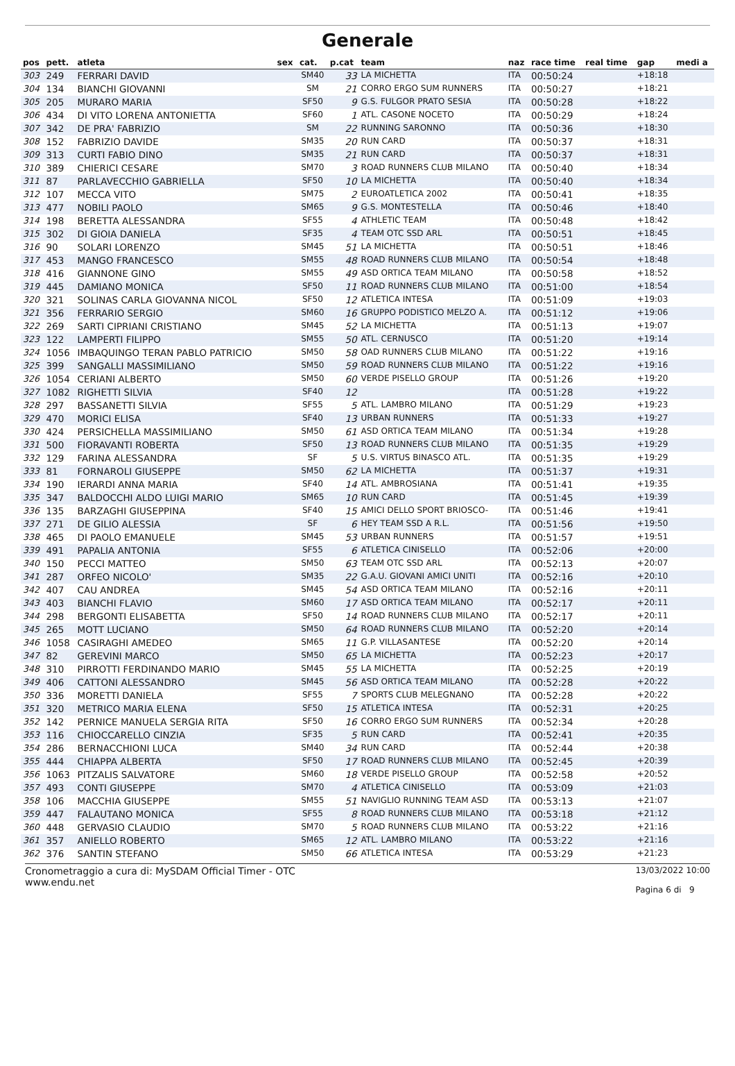Generale
| pos | pett. | atleta | sex | cat. | p.cat | team | naz | race time | real time | gap | medi a |
| --- | --- | --- | --- | --- | --- | --- | --- | --- | --- | --- | --- |
| 303 | 249 | FERRARI DAVID | | SM40 | 33 | LA MICHETTA | ITA | 00:50:24 | | +18:18 | |
| 304 | 134 | BIANCHI GIOVANNI | | SM | 21 | CORRO ERGO SUM RUNNERS | ITA | 00:50:27 | | +18:21 | |
| 305 | 205 | MURARO MARIA | | SF50 | 9 | G.S. FULGOR PRATO SESIA | ITA | 00:50:28 | | +18:22 | |
| 306 | 434 | DI VITO LORENA ANTONIETTA | | SF60 | 1 | ATL. CASONE NOCETO | ITA | 00:50:29 | | +18:24 | |
| 307 | 342 | DE PRA' FABRIZIO | | SM | 22 | RUNNING SARONNO | ITA | 00:50:36 | | +18:30 | |
| 308 | 152 | FABRIZIO DAVIDE | | SM35 | 20 | RUN CARD | ITA | 00:50:37 | | +18:31 | |
| 309 | 313 | CURTI FABIO DINO | | SM35 | 21 | RUN CARD | ITA | 00:50:37 | | +18:31 | |
| 310 | 389 | CHIERICI CESARE | | SM70 | 3 | ROAD RUNNERS CLUB MILANO | ITA | 00:50:40 | | +18:34 | |
| 311 | 87 | PARLAVECCHIO GABRIELLA | | SF50 | 10 | LA MICHETTA | ITA | 00:50:40 | | +18:34 | |
| 312 | 107 | MECCA VITO | | SM75 | 2 | EUROATLETICA 2002 | ITA | 00:50:41 | | +18:35 | |
| 313 | 477 | NOBILI PAOLO | | SM65 | 9 | G.S. MONTESTELLA | ITA | 00:50:46 | | +18:40 | |
| 314 | 198 | BERETTA ALESSANDRA | | SF55 | 4 | ATHLETIC TEAM | ITA | 00:50:48 | | +18:42 | |
| 315 | 302 | DI GIOIA DANIELA | | SF35 | 4 | TEAM OTC SSD ARL | ITA | 00:50:51 | | +18:45 | |
| 316 | 90 | SOLARI LORENZO | | SM45 | 51 | LA MICHETTA | ITA | 00:50:51 | | +18:46 | |
| 317 | 453 | MANGO FRANCESCO | | SM55 | 48 | ROAD RUNNERS CLUB MILANO | ITA | 00:50:54 | | +18:48 | |
| 318 | 416 | GIANNONE GINO | | SM55 | 49 | ASD ORTICA TEAM MILANO | ITA | 00:50:58 | | +18:52 | |
| 319 | 445 | DAMIANO MONICA | | SF50 | 11 | ROAD RUNNERS CLUB MILANO | ITA | 00:51:00 | | +18:54 | |
| 320 | 321 | SOLINAS CARLA GIOVANNA NICOL | | SF50 | 12 | ATLETICA INTESA | ITA | 00:51:09 | | +19:03 | |
| 321 | 356 | FERRARIO SERGIO | | SM60 | 16 | GRUPPO PODISTICO MELZO A. | ITA | 00:51:12 | | +19:06 | |
| 322 | 269 | SARTI CIPRIANI CRISTIANO | | SM45 | 52 | LA MICHETTA | ITA | 00:51:13 | | +19:07 | |
| 323 | 122 | LAMPERTI FILIPPO | | SM55 | 50 | ATL. CERNUSCO | ITA | 00:51:20 | | +19:14 | |
| 324 | 1056 | IMBAQUINGO TERAN PABLO PATRICIO | | SM50 | 58 | OAD RUNNERS CLUB MILANO | ITA | 00:51:22 | | +19:16 | |
| 325 | 399 | SANGALLI MASSIMILIANO | | SM50 | 59 | ROAD RUNNERS CLUB MILANO | ITA | 00:51:22 | | +19:16 | |
| 326 | 1054 | CERIANI ALBERTO | | SM50 | 60 | VERDE PISELLO GROUP | ITA | 00:51:26 | | +19:20 | |
| 327 | 1082 | RIGHETTI SILVIA | | SF40 | 12 | | ITA | 00:51:28 | | +19:22 | |
| 328 | 297 | BASSANETTI SILVIA | | SF55 | 5 | ATL. LAMBRO MILANO | ITA | 00:51:29 | | +19:23 | |
| 329 | 470 | MORICI ELISA | | SF40 | 13 | URBAN RUNNERS | ITA | 00:51:33 | | +19:27 | |
| 330 | 424 | PERSICHELLA MASSIMILIANO | | SM50 | 61 | ASD ORTICA TEAM MILANO | ITA | 00:51:34 | | +19:28 | |
| 331 | 500 | FIORAVANTI ROBERTA | | SF50 | 13 | ROAD RUNNERS CLUB MILANO | ITA | 00:51:35 | | +19:29 | |
| 332 | 129 | FARINA ALESSANDRA | | SF | 5 | U.S. VIRTUS BINASCO ATL. | ITA | 00:51:35 | | +19:29 | |
| 333 | 81 | FORNAROLI GIUSEPPE | | SM50 | 62 | LA MICHETTA | ITA | 00:51:37 | | +19:31 | |
| 334 | 190 | IERARDI ANNA MARIA | | SF40 | 14 | ATL. AMBROSIANA | ITA | 00:51:41 | | +19:35 | |
| 335 | 347 | BALDOCCHI ALDO LUIGI MARIO | | SM65 | 10 | RUN CARD | ITA | 00:51:45 | | +19:39 | |
| 336 | 135 | BARZAGHI GIUSEPPINA | | SF40 | 15 | AMICI DELLO SPORT BRIOSCO- | ITA | 00:51:46 | | +19:41 | |
| 337 | 271 | DE GILIO ALESSIA | | SF | 6 | HEY TEAM SSD A R.L. | ITA | 00:51:56 | | +19:50 | |
| 338 | 465 | DI PAOLO EMANUELE | | SM45 | 53 | URBAN RUNNERS | ITA | 00:51:57 | | +19:51 | |
| 339 | 491 | PAPALIA ANTONIA | | SF55 | 6 | ATLETICA CINISELLO | ITA | 00:52:06 | | +20:00 | |
| 340 | 150 | PECCI MATTEO | | SM50 | 63 | TEAM OTC SSD ARL | ITA | 00:52:13 | | +20:07 | |
| 341 | 287 | ORFEO NICOLO' | | SM35 | 22 | G.A.U. GIOVANI AMICI UNITI | ITA | 00:52:16 | | +20:10 | |
| 342 | 407 | CAU ANDREA | | SM45 | 54 | ASD ORTICA TEAM MILANO | ITA | 00:52:16 | | +20:11 | |
| 343 | 403 | BIANCHI FLAVIO | | SM60 | 17 | ASD ORTICA TEAM MILANO | ITA | 00:52:17 | | +20:11 | |
| 344 | 298 | BERGONTI ELISABETTA | | SF50 | 14 | ROAD RUNNERS CLUB MILANO | ITA | 00:52:17 | | +20:11 | |
| 345 | 265 | MOTT LUCIANO | | SM50 | 64 | ROAD RUNNERS CLUB MILANO | ITA | 00:52:20 | | +20:14 | |
| 346 | 1058 | CASIRAGHI AMEDEO | | SM65 | 11 | G.P. VILLASANTESE | ITA | 00:52:20 | | +20:14 | |
| 347 | 82 | GEREVINI MARCO | | SM50 | 65 | LA MICHETTA | ITA | 00:52:23 | | +20:17 | |
| 348 | 310 | PIRROTTI FERDINANDO MARIO | | SM45 | 55 | LA MICHETTA | ITA | 00:52:25 | | +20:19 | |
| 349 | 406 | CATTONI ALESSANDRO | | SM45 | 56 | ASD ORTICA TEAM MILANO | ITA | 00:52:28 | | +20:22 | |
| 350 | 336 | MORETTI DANIELA | | SF55 | 7 | SPORTS CLUB MELEGNANO | ITA | 00:52:28 | | +20:22 | |
| 351 | 320 | METRICO MARIA ELENA | | SF50 | 15 | ATLETICA INTESA | ITA | 00:52:31 | | +20:25 | |
| 352 | 142 | PERNICE MANUELA SERGIA RITA | | SF50 | 16 | CORRO ERGO SUM RUNNERS | ITA | 00:52:34 | | +20:28 | |
| 353 | 116 | CHIOCCARELLO CINZIA | | SF35 | 5 | RUN CARD | ITA | 00:52:41 | | +20:35 | |
| 354 | 286 | BERNACCHIONI LUCA | | SM40 | 34 | RUN CARD | ITA | 00:52:44 | | +20:38 | |
| 355 | 444 | CHIAPPA ALBERTA | | SF50 | 17 | ROAD RUNNERS CLUB MILANO | ITA | 00:52:45 | | +20:39 | |
| 356 | 1063 | PITZALIS SALVATORE | | SM60 | 18 | VERDE PISELLO GROUP | ITA | 00:52:58 | | +20:52 | |
| 357 | 493 | CONTI GIUSEPPE | | SM70 | 4 | ATLETICA CINISELLO | ITA | 00:53:09 | | +21:03 | |
| 358 | 106 | MACCHIA GIUSEPPE | | SM55 | 51 | NAVIGLIO RUNNING TEAM ASD | ITA | 00:53:13 | | +21:07 | |
| 359 | 447 | FALAUTANO MONICA | | SF55 | 8 | ROAD RUNNERS CLUB MILANO | ITA | 00:53:18 | | +21:12 | |
| 360 | 448 | GERVASIO CLAUDIO | | SM70 | 5 | ROAD RUNNERS CLUB MILANO | ITA | 00:53:22 | | +21:16 | |
| 361 | 357 | ANIELLO ROBERTO | | SM65 | 12 | ATL. LAMBRO MILANO | ITA | 00:53:22 | | +21:16 | |
| 362 | 376 | SANTIN STEFANO | | SM50 | 66 | ATLETICA INTESA | ITA | 00:53:29 | | +21:23 | |
Cronometraggio a cura di: MySDAM Official Timer - OTC
www.endu.net
13/03/2022 10:00
Pagina 6 di 9